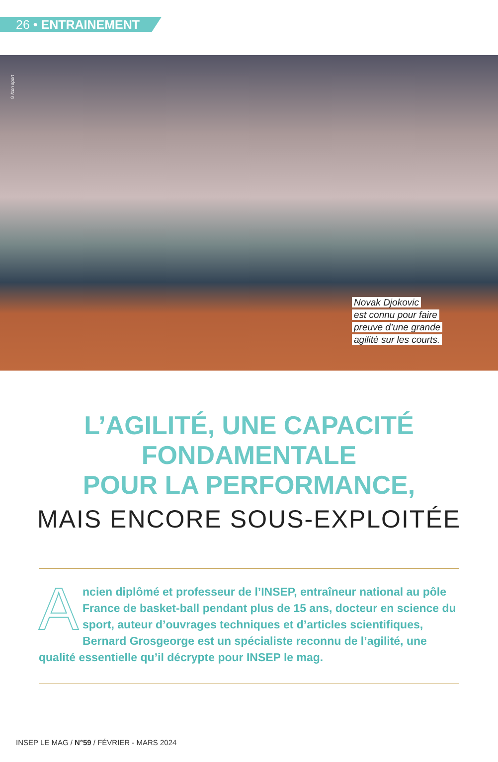26 • ENTRAINEMENT
©Icon sport
Novak Djokovic
est connu pour faire
preuve d’une grande
agilité sur les courts.
L’AGILITÉ, UNE CAPACITÉ
FONDAMENTALE
POUR LA PERFORMANCE,
MAIS ENCORE SOUS-EXPLOITÉE
Ancien diplômé et professeur de l’INSEP, entraîneur national au pôle France de basket-ball pendant plus de 15 ans, docteur en science du sport, auteur d’ouvrages techniques et d’articles scientifiques, Bernard Grosgeorge est un spécialiste reconnu de l’agilité, une qualité essentielle qu’il décrypte pour INSEP le mag.
INSEP LE MAG / N°59 / FÉVRIER - MARS 2024